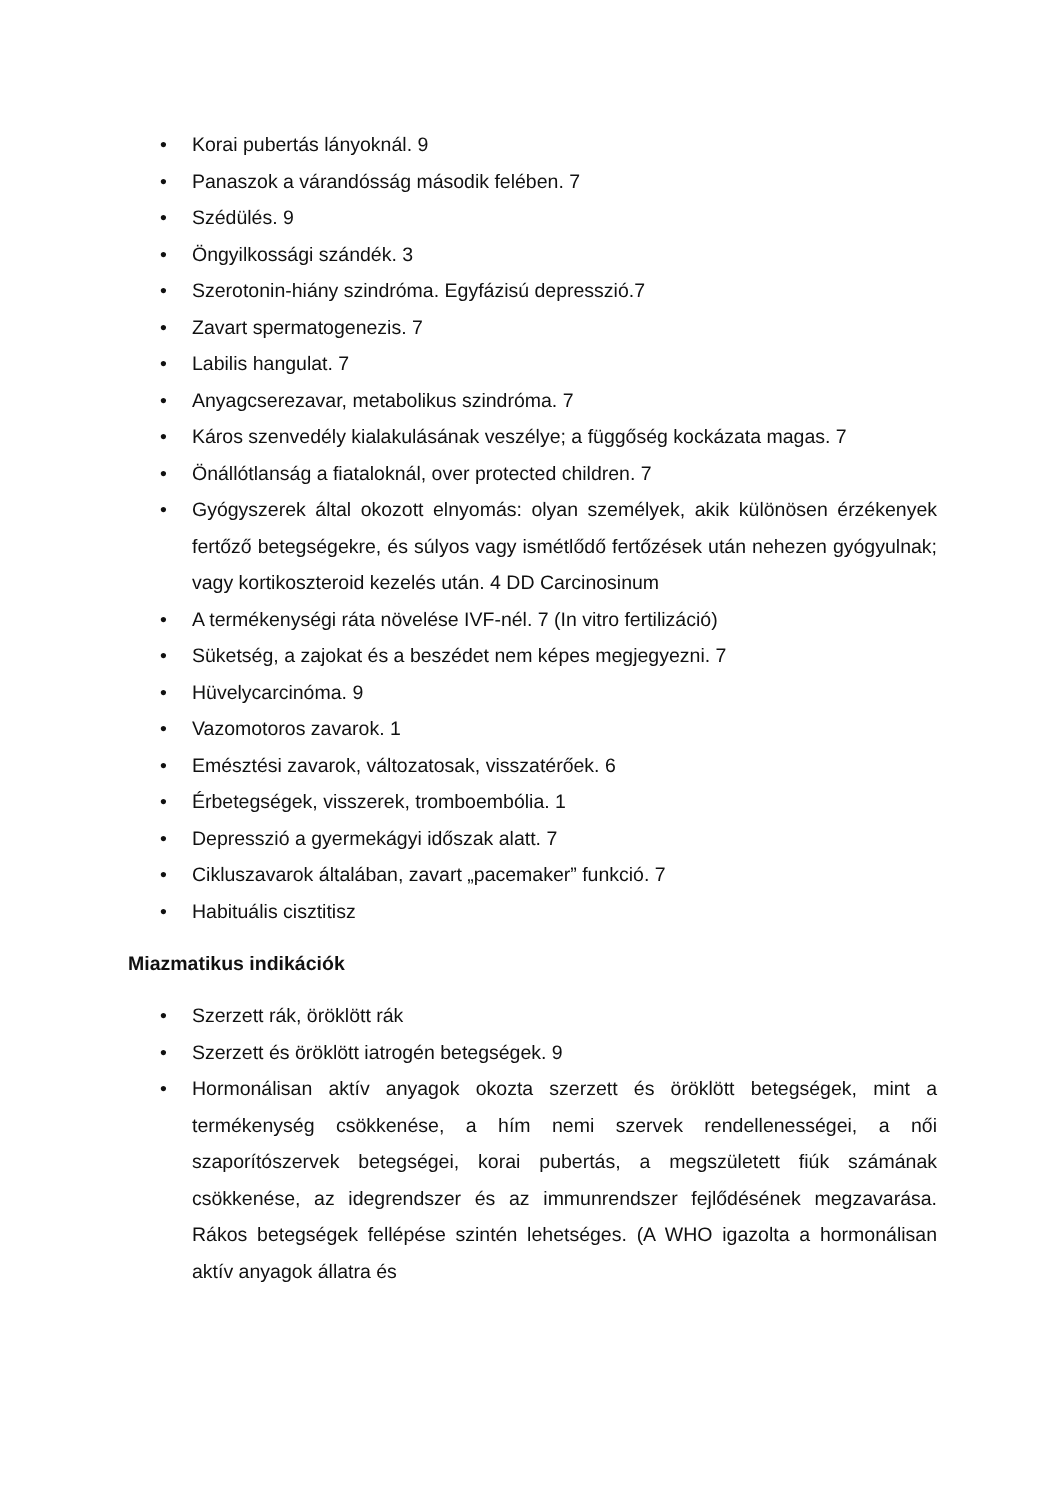• Korai pubertás lányoknál. 9
• Panaszok a várandósság második felében. 7
• Szédülés. 9
• Öngyilkossági szándék. 3
• Szerotonin-hiány szindróma. Egyfázisú depresszió.7
• Zavart spermatogenezis. 7
• Labilis hangulat. 7
• Anyagcserezavar, metabolikus szindróma. 7
• Káros szenvedély kialakulásának veszélye; a függőség kockázata magas. 7
• Önállótlanság a fiataloknál, over protected children. 7
• Gyógyszerek által okozott elnyomás: olyan személyek, akik különösen érzékenyek fertőző betegségekre, és súlyos vagy ismétlődő fertőzések után nehezen gyógyulnak; vagy kortikoszteroid kezelés után. 4 DD Carcinosinum
• A termékenységi ráta növelése IVF-nél. 7 (In vitro fertilizáció)
• Süketség, a zajokat és a beszédet nem képes megjegyezni. 7
• Hüvelycarcinóma. 9
• Vazomotoros zavarok. 1
• Emésztési zavarok, változatosak, visszatérőek. 6
• Érbetegségek, visszerek, tromboembólia. 1
• Depresszió a gyermekágyi időszak alatt. 7
• Cikluszavarok általában, zavart „pacemaker” funkció. 7
• Habituális cisztitisz
Miazmatikus indikációk
• Szerzett rák, öröklött rák
• Szerzett és öröklött iatrogén betegségek. 9
• Hormonálisan aktív anyagok okozta szerzett és öröklött betegségek, mint a termékenység csökkenése, a hím nemi szervek rendellenességei, a női szaporítószervek betegségei, korai pubertás, a megszületett fiúk számának csökkenése, az idegrendszer és az immunrendszer fejlődésének megzavarása. Rákos betegségek fellépése szintén lehetséges. (A WHO igazolta a hormonálisan aktív anyagok állatra és